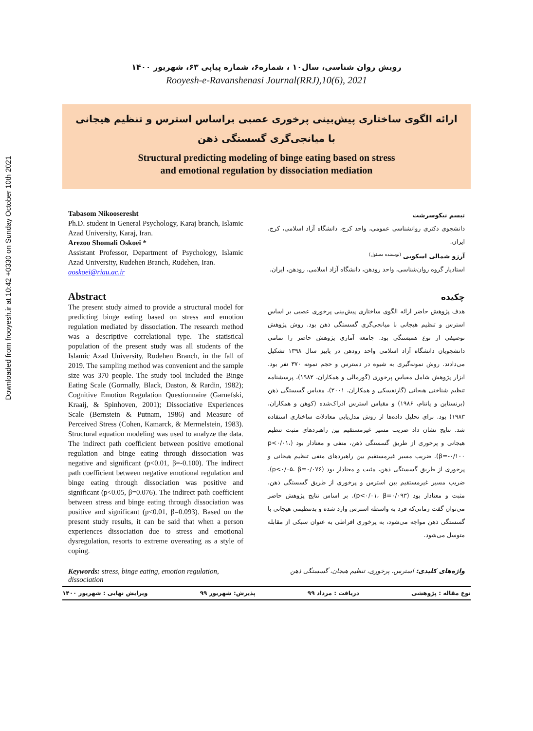Downloaded from frooyesh.ir at 10:42 +0330 on Sunday October 10th 2021
رویش روان شناسی، سال۱۰ ، شماره۶، شماره پیاپی ۶۳، شهریور ۱۴۰۰
Rooyesh-e-Ravanshenasi Journal(RRJ),10(6), 2021
ارائه الگوی ساختاری پیش‌بینی پرخوری عصبی براساس استرس و تنظیم هیجانی
با میانجی‌گری گسستگی ذهن
Structural predicting modeling of binge eating based on stress
and emotional regulation by dissociation mediation
Tabasom Nikooseresht
Ph.D. student in General Psychology, Karaj branch, Islamic Azad University, Karaj, Iran.
Arezoo Shomali Oskoei *
Assistant Professor, Department of Psychology, Islamic Azad University, Rudehen Branch, Rudehen, Iran.
aoskoei@riau.ac.ir
Abstract
The present study aimed to provide a structural model for predicting binge eating based on stress and emotion regulation mediated by dissociation. The research method was a descriptive correlational type. The statistical population of the present study was all students of the Islamic Azad University, Rudehen Branch, in the fall of 2019. The sampling method was convenient and the sample size was 370 people. The study tool included the Binge Eating Scale (Gormally, Black, Daston, & Rardin, 1982); Cognitive Emotion Regulation Questionnaire (Garnefski, Kraaij, & Spinhoven, 2001); Dissociative Experiences Scale (Bernstein & Putnam, 1986) and Measure of Perceived Stress (Cohen, Kamarck, & Mermelstein, 1983). Structural equation modeling was used to analyze the data. The indirect path coefficient between positive emotional regulation and binge eating through dissociation was negative and significant (p<0.01, β=-0.100). The indirect path coefficient between negative emotional regulation and binge eating through dissociation was positive and significant (p<0.05, β=0.076). The indirect path coefficient between stress and binge eating through dissociation was positive and significant (p<0.01, β=0.093). Based on the present study results, it can be said that when a person experiences dissociation due to stress and emotional dysregulation, resorts to extreme overeating as a style of coping.
تبسم نیکوسرشت
دانشجوی دکتری روانشناسی عمومی، واحد کرج، دانشگاه آزاد اسلامی، کرج، ایران.
آرزو شمالی اسکویی <sup>(نویسنده مسئول)</sup>
استادیار گروه روان‌شناسی، واحد رودهن، دانشگاه آزاد اسلامی، رودهن، ایران.
چکیده
هدف پژوهش حاضر ارائه الگوی ساختاری پیش‌بینی پرخوری عصبی بر اساس استرس و تنظیم هیجانی با میانجی‌گری گسستگی ذهن بود. روش پژوهش توصیفی از نوع همبستگی بود. جامعه آماری پژوهش حاضر را تمامی دانشجویان دانشگاه آزاد اسلامی واحد رودهن در پاییز سال ۱۳۹۸ تشکیل می‌دادند. روش نمونه‌گیری به شیوه در دسترس و حجم نمونه ۳۷۰ نفر بود. ابزار پژوهش شامل مقیاس پرخوری (گورمالی و همکاران، ۱۹۸۲)، پرسشنامه تنظیم شناختی هیجانی (گارنفسکی و همکاران، ۲۰۰۱)، مقیاس گسستگی ذهن (برنستاین و پاتنام، ۱۹۸۶) و مقیاس استرس ادراک‌شده (کوهن و همکاران، ۱۹۸۳) بود. برای تحلیل داده‌ها از روش مدل‌یابی معادلات ساختاری استفاده شد. نتایج نشان داد ضریب مسیر غیرمستقیم بین راهبردهای مثبت تنظیم هیجانی و پرخوری از طریق گسستگی ذهن، منفی و معنادار بود (p<۰/۰۱، β=-۰/۱۰۰). ضریب مسیر غیرمستقیم بین راهبردهای منفی تنظیم هیجانی و پرخوری از طریق گسستگی ذهن، مثبت و معنادار بود (p<۰/۰۵، β=۰/۰۷۶). ضریب مسیر غیرمستقیم بین استرس و پرخوری از طریق گسستگی ذهن، مثبت و معنادار بود (p<۰/۰۱، β=۰/۰۹۳). بر اساس نتایج پژوهش حاضر می‌توان گفت زمانی‌که فرد به واسطه استرس وارد شده و بدتنظیمی هیجانی با گسستگی ذهن مواجه می‌شود، به پرخوری افراطی به عنوان سبکی از مقابله متوسل می‌شود.
Keywords: stress, binge eating, emotion regulation, dissociation
واژه‌های کلیدی: استرس، پرخوری، تنظیم هیجان، گسستگی ذهن
نوع مقاله : پژوهشی دریافت : مرداد ۹۹ پذیرش: شهریور ۹۹ ویرایش نهایی : شهریور ۱۴۰۰